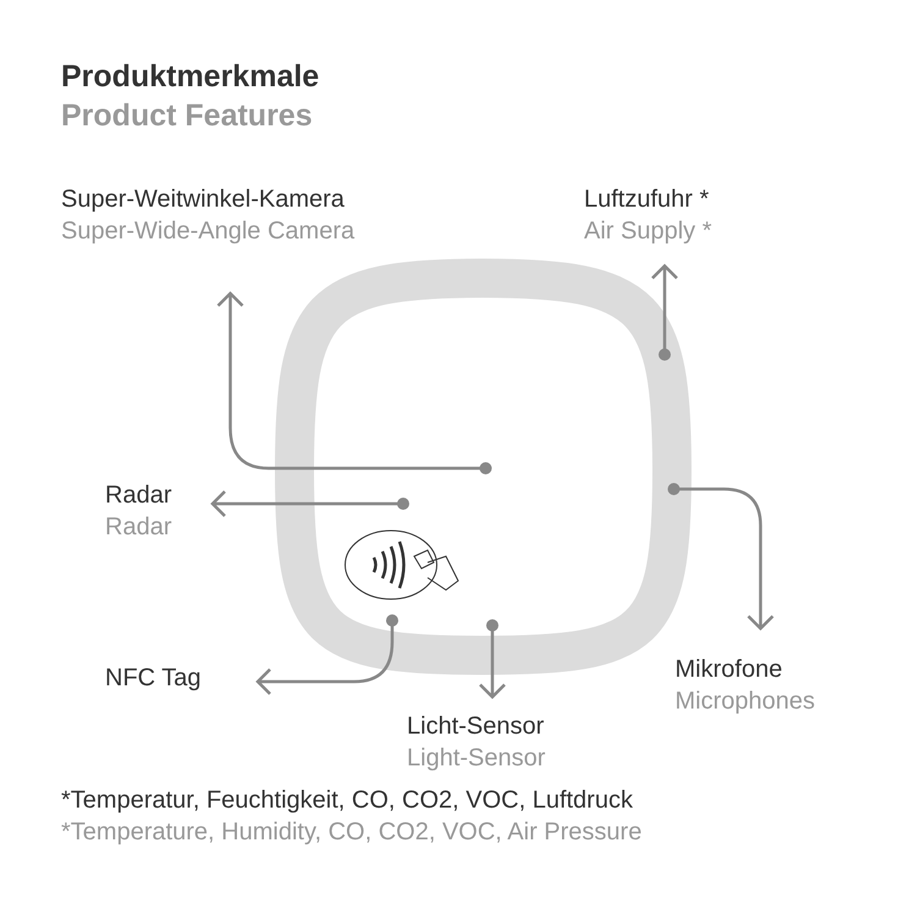Produktmerkmale
Product Features
Super-Weitwinkel-Kamera
Super-Wide-Angle Camera
Luftzufuhr *
Air Supply *
Radar
Radar
Mikrofone
Microphones
NFC Tag
Licht-Sensor
Light-Sensor
*Temperatur, Feuchtigkeit, CO, CO2, VOC, Luftdruck
*Temperature, Humidity, CO, CO2, VOC, Air Pressure